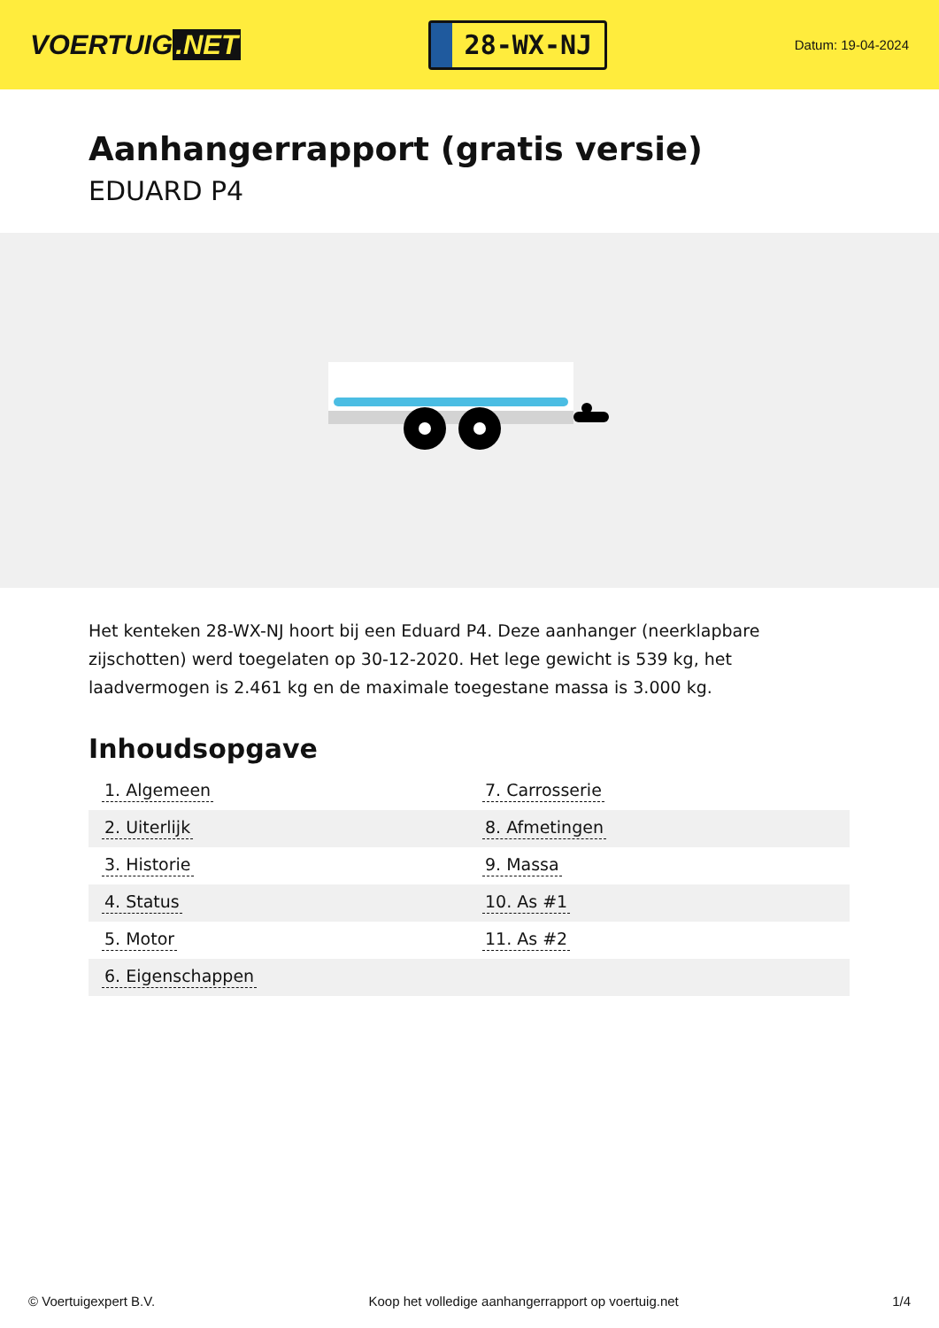VOERTUIG.NET
28-WX-NJ
Datum: 19-04-2024
Aanhangerrapport (gratis versie)
EDUARD P4
Het kenteken 28-WX-NJ hoort bij een Eduard P4. Deze aanhanger (neerklapbare zijschotten) werd toegelaten op 30-12-2020. Het lege gewicht is 539 kg, het laadvermogen is 2.461 kg en de maximale toegestane massa is 3.000 kg.
Inhoudsopgave
| 1. Algemeen | 7. Carrosserie |
| 2. Uiterlijk | 8. Afmetingen |
| 3. Historie | 9. Massa |
| 4. Status | 10. As #1 |
| 5. Motor | 11. As #2 |
| 6. Eigenschappen | |
© Voertuigexpert B.V. Koop het volledige aanhangerrapport op voertuig.net 1/4